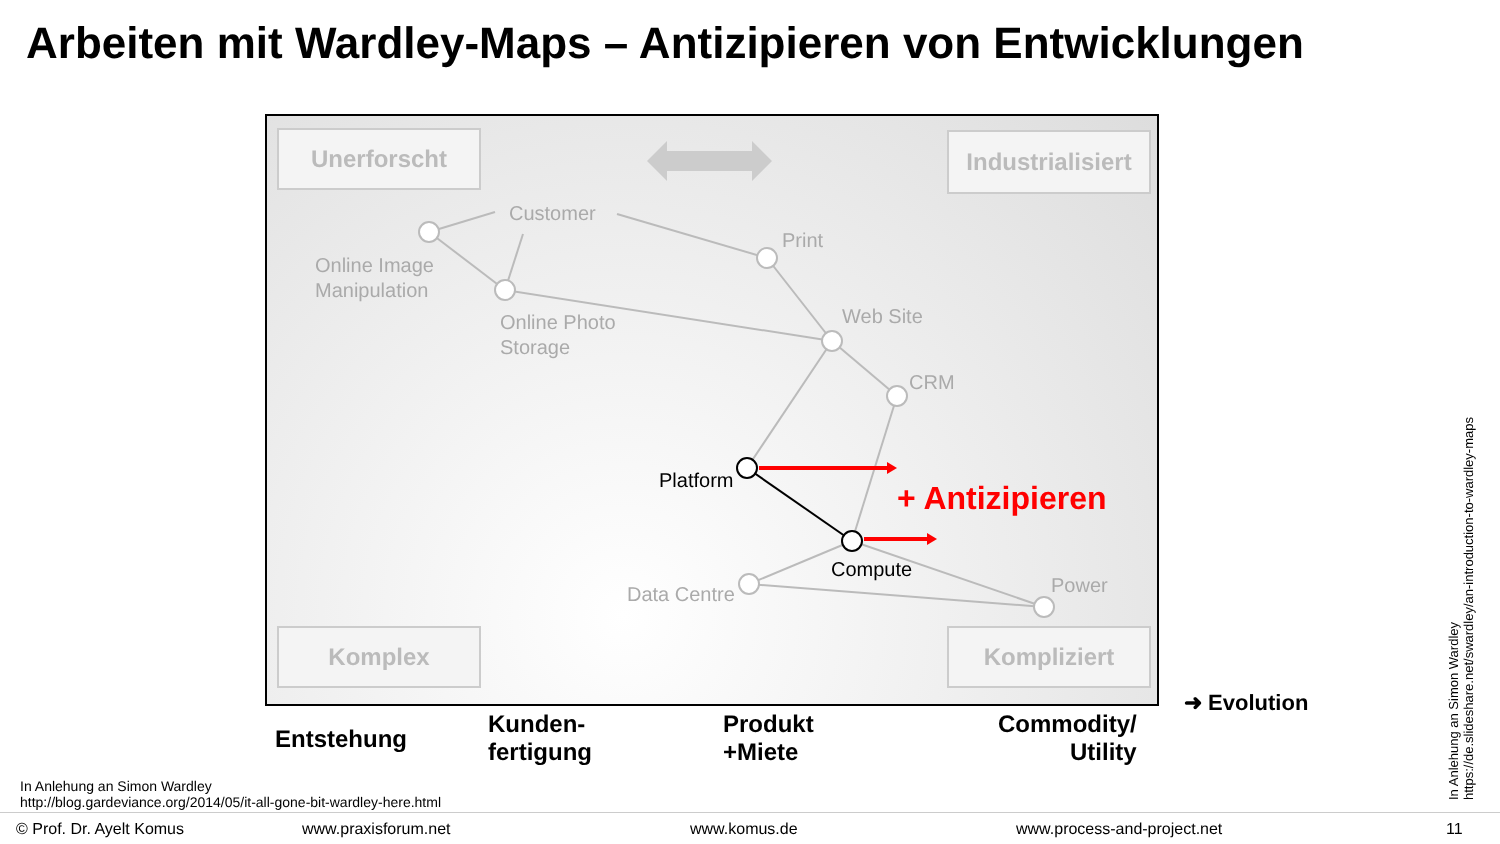Arbeiten mit Wardley-Maps – Antizipieren von Entwicklungen
Unerforscht
Industrialisiert
Komplex Kompliziert
Customer
Print
Online Image
Manipulation
Web Site
Online Photo
Storage
CRM
Platform + Antizipieren
Compute
Power
Data Centre
➜ Evolution
Entstehung
Kunden-
fertigung
Produkt
+Miete
Commodity/
Utility
In Anlehung an Simon Wardley
http://blog.gardeviance.org/2014/05/it-all-gone-bit-wardley-here.html
In Anlehung an Simon Wardley
https://de.slideshare.net/swardley/an-introduction-to-wardley-maps
© Prof. Dr. Ayelt Komus www.praxisforum.net www.komus.de www.process-and-project.net 11